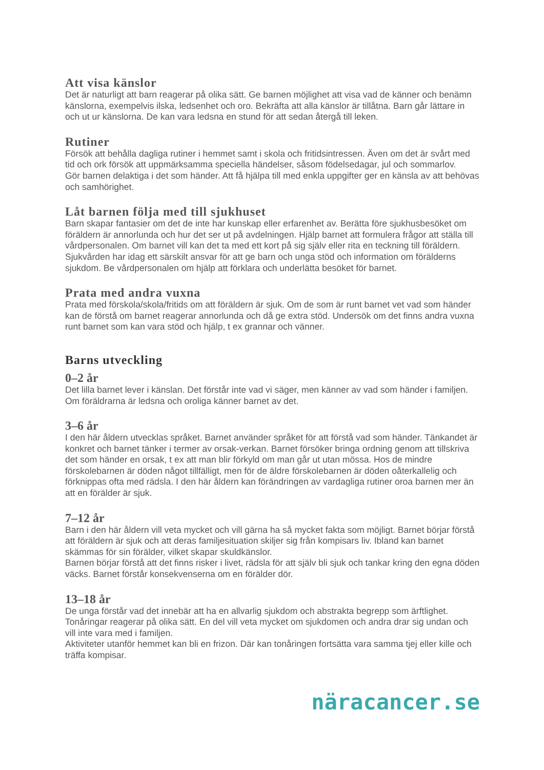Att visa känslor
Det är naturligt att barn reagerar på olika sätt. Ge barnen möjlighet att visa vad de känner och benämn känslorna, exempelvis ilska, ledsenhet och oro. Bekräfta att alla känslor är tillåtna. Barn går lättare in och ut ur känslorna. De kan vara ledsna en stund för att sedan återgå till leken.
Rutiner
Försök att behålla dagliga rutiner i hemmet samt i skola och fritidsintressen. Även om det är svårt med tid och ork försök att uppmärksamma speciella händelser, såsom födelsedagar, jul och sommarlov.
Gör barnen delaktiga i det som händer. Att få hjälpa till med enkla uppgifter ger en känsla av att behövas och samhörighet.
Låt barnen följa med till sjukhuset
Barn skapar fantasier om det de inte har kunskap eller erfarenhet av. Berätta före sjukhusbesöket om föräldern är annorlunda och hur det ser ut på avdelningen. Hjälp barnet att formulera frågor att ställa till vårdpersonalen. Om barnet vill kan det ta med ett kort på sig själv eller rita en teckning till föräldern.
Sjukvården har idag ett särskilt ansvar för att ge barn och unga stöd och information om förälderns sjukdom. Be vårdpersonalen om hjälp att förklara och underlätta besöket för barnet.
Prata med andra vuxna
Prata med förskola/skola/fritids om att föräldern är sjuk. Om de som är runt barnet vet vad som händer kan de förstå om barnet reagerar annorlunda och då ge extra stöd. Undersök om det finns andra vuxna runt barnet som kan vara stöd och hjälp, t ex grannar och vänner.
Barns utveckling
0–2 år
Det lilla barnet lever i känslan. Det förstår inte vad vi säger, men känner av vad som händer i familjen. Om föräldrarna är ledsna och oroliga känner barnet av det.
3–6 år
I den här åldern utvecklas språket. Barnet använder språket för att förstå vad som händer. Tänkandet är konkret och barnet tänker i termer av orsak-verkan. Barnet försöker bringa ordning genom att tillskriva det som händer en orsak, t ex att man blir förkyld om man går ut utan mössa. Hos de mindre förskolebarnen är döden något tillfälligt, men för de äldre förskolebarnen är döden oåterkallelig och förknippas ofta med rädsla. I den här åldern kan förändringen av vardagliga rutiner oroa barnen mer än att en förälder är sjuk.
7–12 år
Barn i den här åldern vill veta mycket och vill gärna ha så mycket fakta som möjligt. Barnet börjar förstå att föräldern är sjuk och att deras familjesituation skiljer sig från kompisars liv. Ibland kan barnet skämmas för sin förälder, vilket skapar skuldkänslor.
Barnen börjar förstå att det finns risker i livet, rädsla för att själv bli sjuk och tankar kring den egna döden väcks. Barnet förstår konsekvenserna om en förälder dör.
13–18 år
De unga förstår vad det innebär att ha en allvarlig sjukdom och abstrakta begrepp som ärftlighet. Tonåringar reagerar på olika sätt. En del vill veta mycket om sjukdomen och andra drar sig undan och vill inte vara med i familjen.
Aktiviteter utanför hemmet kan bli en frizon. Där kan tonåringen fortsätta vara samma tjej eller kille och träffa kompisar.
näracancer.se